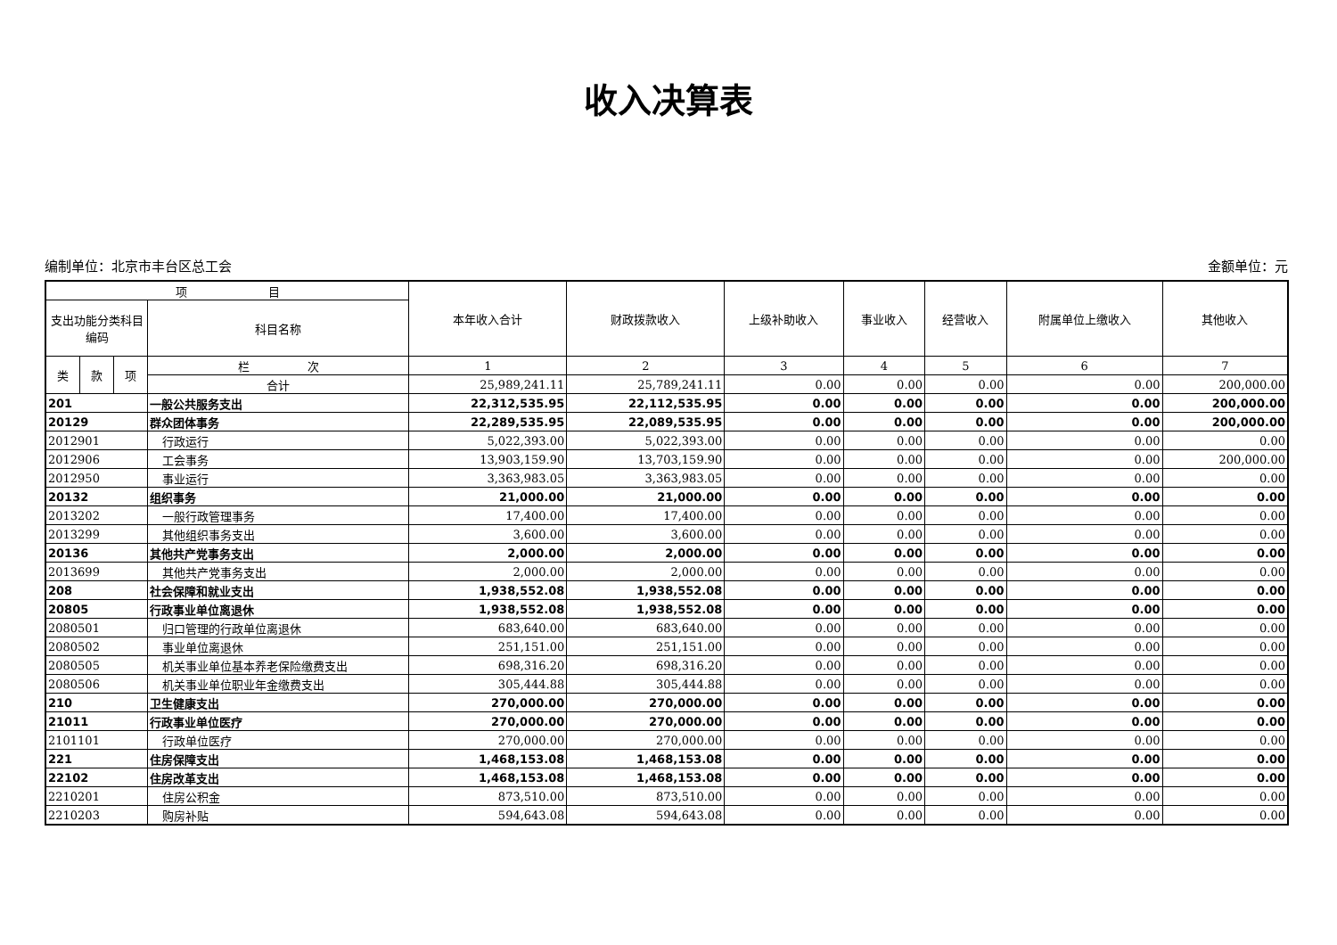收入决算表
编制单位：北京市丰台区总工会 金额单位：元
| 项 目 | | | | 本年收入合计 | 财政拨款收入 | 上级补助收入 | 事业收入 | 经营收入 | 附属单位上缴收入 | 其他收入 |
| --- | --- | --- | --- | --- | --- | --- | --- | --- | --- | --- |
| 支出功能分类科目编码 | | | 科目名称 | | | | | | | |
| 类 | 款 | 项 | 栏 次 | 1 | 2 | 3 | 4 | 5 | 6 | 7 |
| | | | 合计 | 25,989,241.11 | 25,789,241.11 | 0.00 | 0.00 | 0.00 | 0.00 | 200,000.00 |
| 201 | | | 一般公共服务支出 | 22,312,535.95 | 22,112,535.95 | 0.00 | 0.00 | 0.00 | 0.00 | 200,000.00 |
| 20129 | | | 群众团体事务 | 22,289,535.95 | 22,089,535.95 | 0.00 | 0.00 | 0.00 | 0.00 | 200,000.00 |
| 2012901 | | | 行政运行 | 5,022,393.00 | 5,022,393.00 | 0.00 | 0.00 | 0.00 | 0.00 | 0.00 |
| 2012906 | | | 工会事务 | 13,903,159.90 | 13,703,159.90 | 0.00 | 0.00 | 0.00 | 0.00 | 200,000.00 |
| 2012950 | | | 事业运行 | 3,363,983.05 | 3,363,983.05 | 0.00 | 0.00 | 0.00 | 0.00 | 0.00 |
| 20132 | | | 组织事务 | 21,000.00 | 21,000.00 | 0.00 | 0.00 | 0.00 | 0.00 | 0.00 |
| 2013202 | | | 一般行政管理事务 | 17,400.00 | 17,400.00 | 0.00 | 0.00 | 0.00 | 0.00 | 0.00 |
| 2013299 | | | 其他组织事务支出 | 3,600.00 | 3,600.00 | 0.00 | 0.00 | 0.00 | 0.00 | 0.00 |
| 20136 | | | 其他共产党事务支出 | 2,000.00 | 2,000.00 | 0.00 | 0.00 | 0.00 | 0.00 | 0.00 |
| 2013699 | | | 其他共产党事务支出 | 2,000.00 | 2,000.00 | 0.00 | 0.00 | 0.00 | 0.00 | 0.00 |
| 208 | | | 社会保障和就业支出 | 1,938,552.08 | 1,938,552.08 | 0.00 | 0.00 | 0.00 | 0.00 | 0.00 |
| 20805 | | | 行政事业单位离退休 | 1,938,552.08 | 1,938,552.08 | 0.00 | 0.00 | 0.00 | 0.00 | 0.00 |
| 2080501 | | | 归口管理的行政单位离退休 | 683,640.00 | 683,640.00 | 0.00 | 0.00 | 0.00 | 0.00 | 0.00 |
| 2080502 | | | 事业单位离退休 | 251,151.00 | 251,151.00 | 0.00 | 0.00 | 0.00 | 0.00 | 0.00 |
| 2080505 | | | 机关事业单位基本养老保险缴费支出 | 698,316.20 | 698,316.20 | 0.00 | 0.00 | 0.00 | 0.00 | 0.00 |
| 2080506 | | | 机关事业单位职业年金缴费支出 | 305,444.88 | 305,444.88 | 0.00 | 0.00 | 0.00 | 0.00 | 0.00 |
| 210 | | | 卫生健康支出 | 270,000.00 | 270,000.00 | 0.00 | 0.00 | 0.00 | 0.00 | 0.00 |
| 21011 | | | 行政事业单位医疗 | 270,000.00 | 270,000.00 | 0.00 | 0.00 | 0.00 | 0.00 | 0.00 |
| 2101101 | | | 行政单位医疗 | 270,000.00 | 270,000.00 | 0.00 | 0.00 | 0.00 | 0.00 | 0.00 |
| 221 | | | 住房保障支出 | 1,468,153.08 | 1,468,153.08 | 0.00 | 0.00 | 0.00 | 0.00 | 0.00 |
| 22102 | | | 住房改革支出 | 1,468,153.08 | 1,468,153.08 | 0.00 | 0.00 | 0.00 | 0.00 | 0.00 |
| 2210201 | | | 住房公积金 | 873,510.00 | 873,510.00 | 0.00 | 0.00 | 0.00 | 0.00 | 0.00 |
| 2210203 | | | 购房补贴 | 594,643.08 | 594,643.08 | 0.00 | 0.00 | 0.00 | 0.00 | 0.00 |